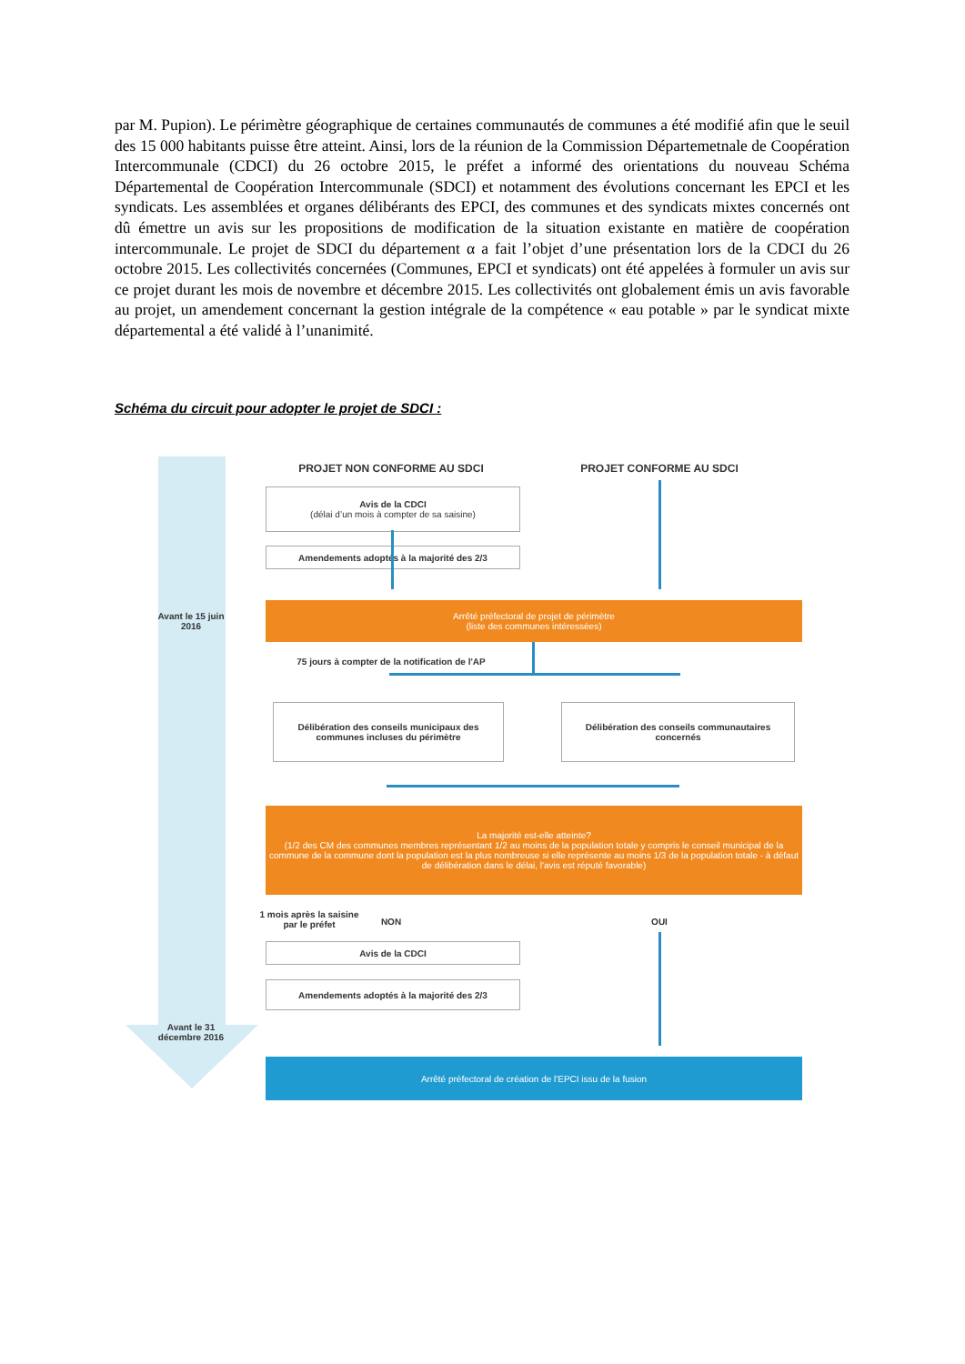par M. Pupion). Le périmètre géographique de certaines communautés de communes a été modifié afin que le seuil des 15 000 habitants puisse être atteint. Ainsi, lors de la réunion de la Commission Départemetnale de Coopération Intercommunale (CDCI) du 26 octobre 2015, le préfet a informé des orientations du nouveau Schéma Départemental de Coopération Intercommunale (SDCI) et notamment des évolutions concernant les EPCI et les syndicats. Les assemblées et organes délibérants des EPCI, des communes et des syndicats mixtes concernés ont dû émettre un avis sur les propositions de modification de la situation existante en matière de coopération intercommunale. Le projet de SDCI du département α a fait l’objet d’une présentation lors de la CDCI du 26 octobre 2015. Les collectivités concernées (Communes, EPCI et syndicats) ont été appelées à formuler un avis sur ce projet durant les mois de novembre et décembre 2015. Les collectivités ont globalement émis un avis favorable au projet, un amendement concernant la gestion intégrale de la compétence « eau potable » par le syndicat mixte départemental a été validé à l’unanimité.
Schéma du circuit pour adopter le projet de SDCI :
Avant le 15 juin 2016
Avant le 31 décembre 2016
PROJET NON CONFORME AU SDCI PROJET CONFORME AU SDCI
Avis de la CDCI
(délai d’un mois à compter de sa saisine)
Amendements adoptés à la majorité des 2/3
Arrêté préfectoral de projet de périmètre
(liste des communes intéressées)
75 jours à compter de la notification de l'AP
Délibération des conseils municipaux des communes incluses du périmètre
Délibération des conseils communautaires concernés
La majorité est-elle atteinte?
(1/2 des CM des communes membres représentant 1/2 au moins de la population totale y compris le conseil municipal de la commune de la commune dont la population est la plus nombreuse si elle représente au moins 1/3 de la population totale - à défaut de délibération dans le délai, l'avis est réputé favorable)
1 mois après la saisine par le préfet
NON OUI
Avis de la CDCI
Amendements adoptés à la majorité des 2/3
Arrêté préfectoral de création de l'EPCI issu de la fusion